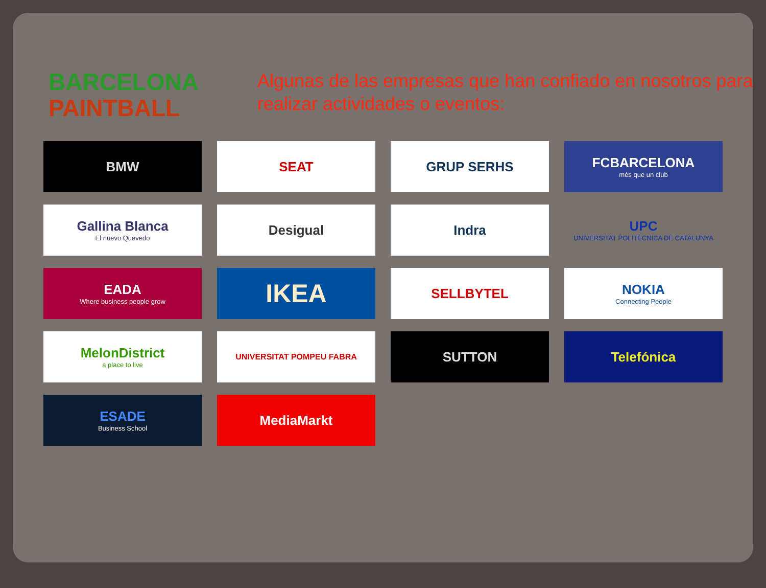BARCELONA
PAINTBALL
Algunas de las empresas que han confiado en nosotros para realizar actividades o eventos:
BMW
SEAT
GRUP SERHS
FCBARCELONA
més que un club
Gallina Blanca
El nuevo Quevedo
Desigual
Indra
UPC
UNIVERSITAT POLITÈCNICA DE CATALUNYA
EADA
Where business people grow
IKEA
SELLBYTEL
NOKIA
Connecting People
MelonDistrict
a place to live
UNIVERSITAT POMPEU FABRA
SUTTON
Telefónica
ESADE
Business School
MediaMarkt